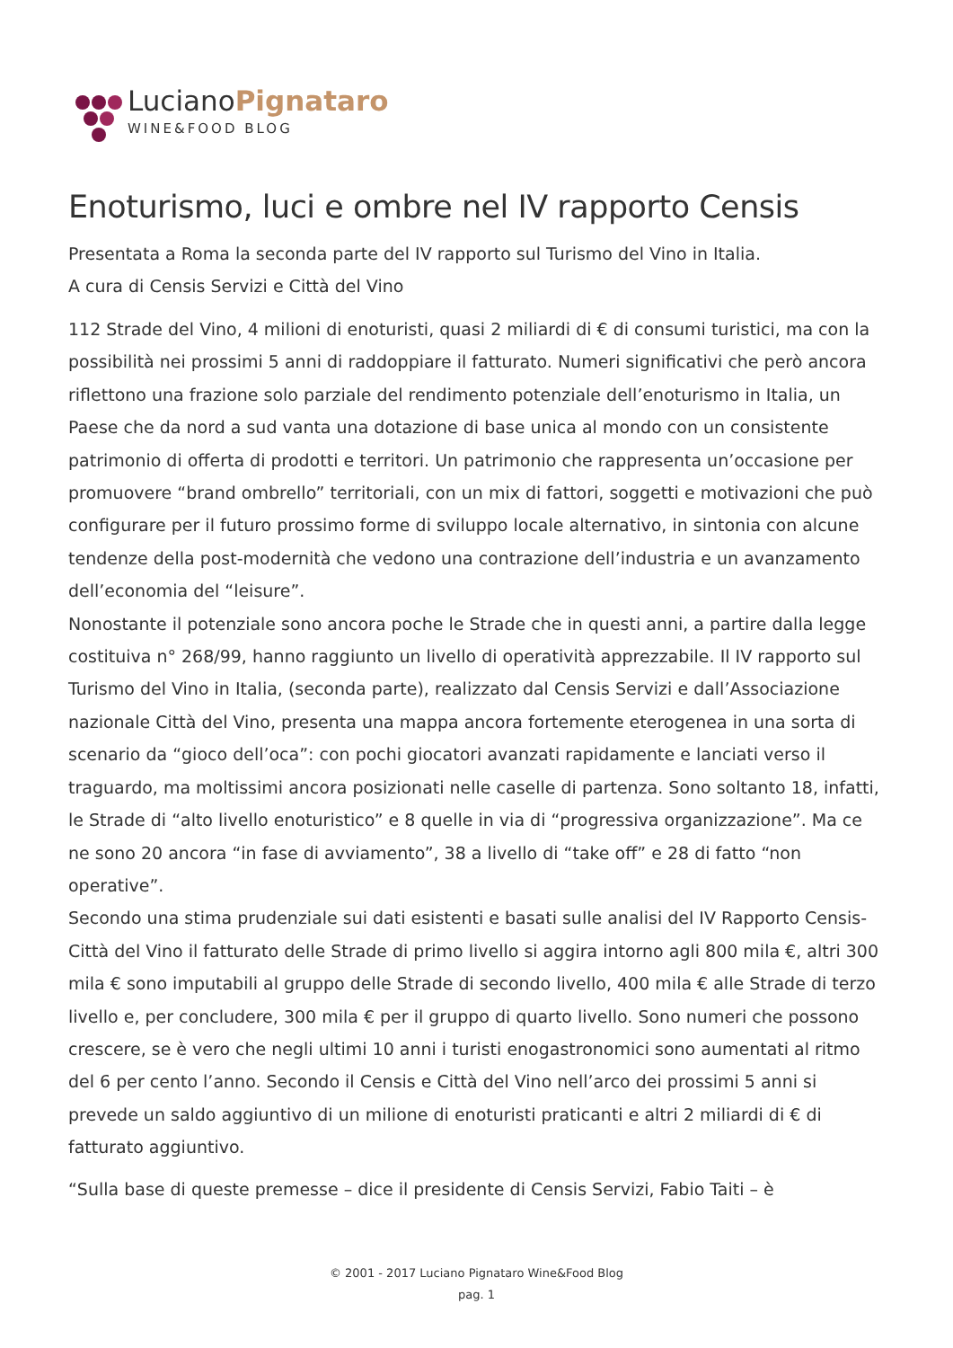LucianoPignataro
WINE&FOOD BLOG
Enoturismo, luci e ombre nel IV rapporto Censis
Presentata a Roma la seconda parte del IV rapporto sul Turismo del Vino in Italia.
A cura di Censis Servizi e Città del Vino
112 Strade del Vino, 4 milioni di enoturisti, quasi 2 miliardi di € di consumi turistici, ma con la possibilità nei prossimi 5 anni di raddoppiare il fatturato. Numeri significativi che però ancora riflettono una frazione solo parziale del rendimento potenziale dell’enoturismo in Italia, un Paese che da nord a sud vanta una dotazione di base unica al mondo con un consistente patrimonio di offerta di prodotti e territori. Un patrimonio che rappresenta un’occasione per promuovere “brand ombrello” territoriali, con un mix di fattori, soggetti e motivazioni che può configurare per il futuro prossimo forme di sviluppo locale alternativo, in sintonia con alcune tendenze della post-modernità che vedono una contrazione dell’industria e un avanzamento dell’economia del “leisure”.
Nonostante il potenziale sono ancora poche le Strade che in questi anni, a partire dalla legge costituiva n° 268/99, hanno raggiunto un livello di operatività apprezzabile. Il IV rapporto sul Turismo del Vino in Italia, (seconda parte), realizzato dal Censis Servizi e dall’Associazione nazionale Città del Vino, presenta una mappa ancora fortemente eterogenea in una sorta di scenario da “gioco dell’oca”: con pochi giocatori avanzati rapidamente e lanciati verso il traguardo, ma moltissimi ancora posizionati nelle caselle di partenza. Sono soltanto 18, infatti, le Strade di “alto livello enoturistico” e 8 quelle in via di “progressiva organizzazione”. Ma ce ne sono 20 ancora “in fase di avviamento”, 38 a livello di “take off” e 28 di fatto “non operative”.
Secondo una stima prudenziale sui dati esistenti e basati sulle analisi del IV Rapporto Censis-Città del Vino il fatturato delle Strade di primo livello si aggira intorno agli 800 mila €, altri 300 mila € sono imputabili al gruppo delle Strade di secondo livello, 400 mila € alle Strade di terzo livello e, per concludere, 300 mila € per il gruppo di quarto livello. Sono numeri che possono crescere, se è vero che negli ultimi 10 anni i turisti enogastronomici sono aumentati al ritmo del 6 per cento l’anno. Secondo il Censis e Città del Vino nell’arco dei prossimi 5 anni si prevede un saldo aggiuntivo di un milione di enoturisti praticanti e altri 2 miliardi di € di fatturato aggiuntivo.
“Sulla base di queste premesse – dice il presidente di Censis Servizi, Fabio Taiti – è
© 2001 - 2017 Luciano Pignataro Wine&Food Blog
pag. 1